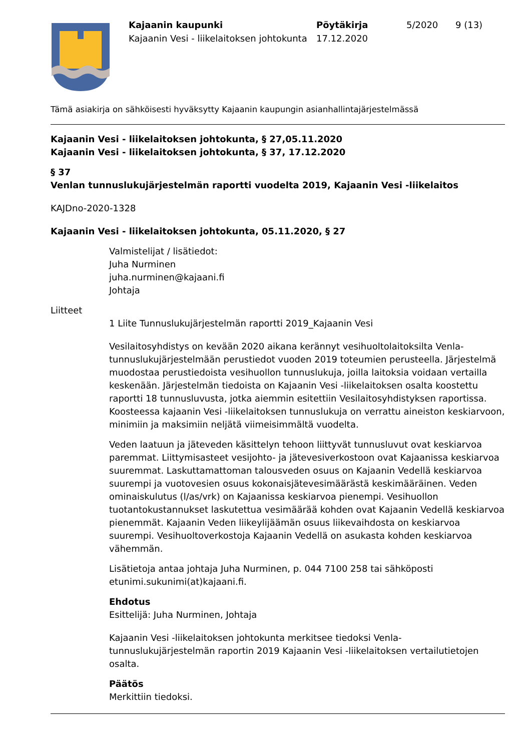Kajaanin kaupunki
Kajaanin Vesi - liikelaitoksen johtokunta
Pöytäkirja
17.12.2020
5/2020 9 (13)
Tämä asiakirja on sähköisesti hyväksytty Kajaanin kaupungin asianhallintajärjestelmässä
Kajaanin Vesi - liikelaitoksen johtokunta, § 27,05.11.2020
Kajaanin Vesi - liikelaitoksen johtokunta, § 37, 17.12.2020
§ 37
Venlan tunnuslukujärjestelmän raportti vuodelta 2019, Kajaanin Vesi -liikelaitos
KAJDno-2020-1328
Kajaanin Vesi - liikelaitoksen johtokunta, 05.11.2020, § 27
Valmistelijat / lisätiedot:
Juha Nurminen
juha.nurminen@kajaani.fi
Johtaja
Liitteet
1 Liite Tunnuslukujärjestelmän raportti 2019_Kajaanin Vesi
Vesilaitosyhdistys on kevään 2020 aikana kerännyt vesihuoltolaitoksilta Venla-tunnuslukujärjestelmään perustiedot vuoden 2019 toteumien perusteella. Järjestelmä muodostaa perustiedoista vesihuollon tunnuslukuja, joilla laitoksia voidaan vertailla keskenään. Järjestelmän tiedoista on Kajaanin Vesi -liikelaitoksen osalta koostettu raportti 18 tunnusluvusta, jotka aiemmin esitettiin Vesilaitosyhdistyksen raportissa. Koosteessa kajaanin Vesi -liikelaitoksen tunnuslukuja on verrattu aineiston keskiarvoon, minimiin ja maksimiin neljätä viimeisimmältä vuodelta.
Veden laatuun ja jäteveden käsittelyn tehoon liittyvät tunnusluvut ovat keskiarvoa paremmat. Liittymisasteet vesijohto- ja jätevesiverkostoon ovat Kajaanissa keskiarvoa suuremmat. Laskuttamattoman talousveden osuus on Kajaanin Vedellä keskiarvoa suurempi ja vuotovesien osuus kokonaisjätevesimäärästä keskimääräinen. Veden ominaiskulutus (l/as/vrk) on Kajaanissa keskiarvoa pienempi. Vesihuollon tuotantokustannukset laskutettua vesimäärää kohden ovat Kajaanin Vedellä keskiarvoa pienemmät. Kajaanin Veden liikeylijäämän osuus liikevaihdosta on keskiarvoa suurempi. Vesihuoltoverkostoja Kajaanin Vedellä on asukasta kohden keskiarvoa vähemmän.
Lisätietoja antaa johtaja Juha Nurminen, p. 044 7100 258 tai sähköposti etunimi.sukunimi(at)kajaani.fi.
Ehdotus
Esittelijä: Juha Nurminen, Johtaja
Kajaanin Vesi -liikelaitoksen johtokunta merkitsee tiedoksi Venla-tunnuslukujärjestelmän raportin 2019 Kajaanin Vesi -liikelaitoksen vertailutietojen osalta.
Päätös
Merkittiin tiedoksi.